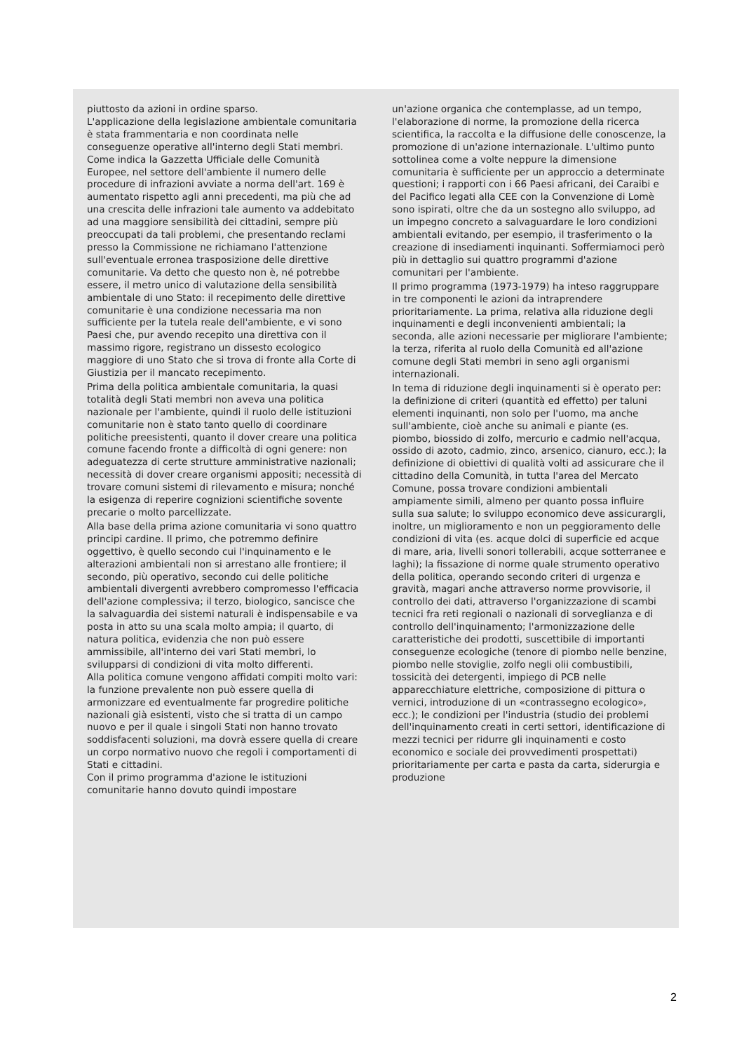piuttosto da azioni in ordine sparso.
L'applicazione della legislazione ambientale comunitaria è stata frammentaria e non coordinata nelle conseguenze operative all'interno degli Stati membri. Come indica la Gazzetta Ufficiale delle Comunità Europee, nel settore dell'ambiente il numero delle procedure di infrazioni avviate a norma dell'art. 169 è aumentato rispetto agli anni precedenti, ma più che ad una crescita delle infrazioni tale aumento va addebitato ad una maggiore sensibilità dei cittadini, sempre più preoccupati da tali problemi, che presentando reclami presso la Commissione ne richiamano l'attenzione sull'eventuale erronea trasposizione delle direttive comunitarie. Va detto che questo non è, né potrebbe essere, il metro unico di valutazione della sensibilità ambientale di uno Stato: il recepimento delle direttive comunitarie è una condizione necessaria ma non sufficiente per la tutela reale dell'ambiente, e vi sono Paesi che, pur avendo recepito una direttiva con il massimo rigore, registrano un dissesto ecologico maggiore di uno Stato che si trova di fronte alla Corte di Giustizia per il mancato recepimento.
Prima della politica ambientale comunitaria, la quasi totalità degli Stati membri non aveva una politica nazionale per l'ambiente, quindi il ruolo delle istituzioni comunitarie non è stato tanto quello di coordinare politiche preesistenti, quanto il dover creare una politica comune facendo fronte a difficoltà di ogni genere: non adeguatezza di certe strutture amministrative nazionali; necessità di dover creare organismi appositi; necessità di trovare comuni sistemi di rilevamento e misura; nonché la esigenza di reperire cognizioni scientifiche sovente precarie o molto parcellizzate.
Alla base della prima azione comunitaria vi sono quattro principi cardine. Il primo, che potremmo definire oggettivo, è quello secondo cui l'inquinamento e le alterazioni ambientali non si arrestano alle frontiere; il secondo, più operativo, secondo cui delle politiche ambientali divergenti avrebbero compromesso l'efficacia dell'azione complessiva; il terzo, biologico, sancisce che la salvaguardia dei sistemi naturali è indispensabile e va posta in atto su una scala molto ampia; il quarto, di natura politica, evidenzia che non può essere ammissibile, all'interno dei vari Stati membri, lo svilupparsi di condizioni di vita molto differenti.
Alla politica comune vengono affidati compiti molto vari: la funzione prevalente non può essere quella di armonizzare ed eventualmente far progredire politiche nazionali già esistenti, visto che si tratta di un campo nuovo e per il quale i singoli Stati non hanno trovato soddisfacenti soluzioni, ma dovrà essere quella di creare un corpo normativo nuovo che regoli i comportamenti di Stati e cittadini.
Con il primo programma d'azione le istituzioni comunitarie hanno dovuto quindi impostare
un'azione organica che contemplasse, ad un tempo, l'elaborazione di norme, la promozione della ricerca scientifica, la raccolta e la diffusione delle conoscenze, la promozione di un'azione internazionale. L'ultimo punto sottolinea come a volte neppure la dimensione comunitaria è sufficiente per un approccio a determinate questioni; i rapporti con i 66 Paesi africani, dei Caraibi e del Pacifico legati alla CEE con la Convenzione di Lomè sono ispirati, oltre che da un sostegno allo sviluppo, ad un impegno concreto a salvaguardare le loro condizioni ambientali evitando, per esempio, il trasferimento o la creazione di insediamenti inquinanti. Soffermiamoci però più in dettaglio sui quattro programmi d'azione comunitari per l'ambiente.
Il primo programma (1973-1979) ha inteso raggruppare in tre componenti le azioni da intraprendere prioritariamente. La prima, relativa alla riduzione degli inquinamenti e degli inconvenienti ambientali; la seconda, alle azioni necessarie per migliorare l'ambiente; la terza, riferita al ruolo della Comunità ed all'azione comune degli Stati membri in seno agli organismi internazionali.
In tema di riduzione degli inquinamenti si è operato per: la definizione di criteri (quantità ed effetto) per taluni elementi inquinanti, non solo per l'uomo, ma anche sull'ambiente, cioè anche su animali e piante (es. piombo, biossido di zolfo, mercurio e cadmio nell'acqua, ossido di azoto, cadmio, zinco, arsenico, cianuro, ecc.); la definizione di obiettivi di qualità volti ad assicurare che il cittadino della Comunità, in tutta l'area del Mercato Comune, possa trovare condizioni ambientali ampiamente simili, almeno per quanto possa influire sulla sua salute; lo sviluppo economico deve assicurargli, inoltre, un miglioramento e non un peggioramento delle condizioni di vita (es. acque dolci di superficie ed acque di mare, aria, livelli sonori tollerabili, acque sotterranee e laghi); la fissazione di norme quale strumento operativo della politica, operando secondo criteri di urgenza e gravità, magari anche attraverso norme provvisorie, il controllo dei dati, attraverso l'organizzazione di scambi tecnici fra reti regionali o nazionali di sorveglianza e di controllo dell'inquinamento; l'armonizzazione delle caratteristiche dei prodotti, suscettibile di importanti conseguenze ecologiche (tenore di piombo nelle benzine, piombo nelle stoviglie, zolfo negli olii combustibili, tossicità dei detergenti, impiego di PCB nelle apparecchiature elettriche, composizione di pittura o vernici, introduzione di un «contrassegno ecologico», ecc.); le condizioni per l'industria (studio dei problemi dell'inquinamento creati in certi settori, identificazione di mezzi tecnici per ridurre gli inquinamenti e costo economico e sociale dei provvedimenti prospettati) prioritariamente per carta e pasta da carta, siderurgia e produzione
2